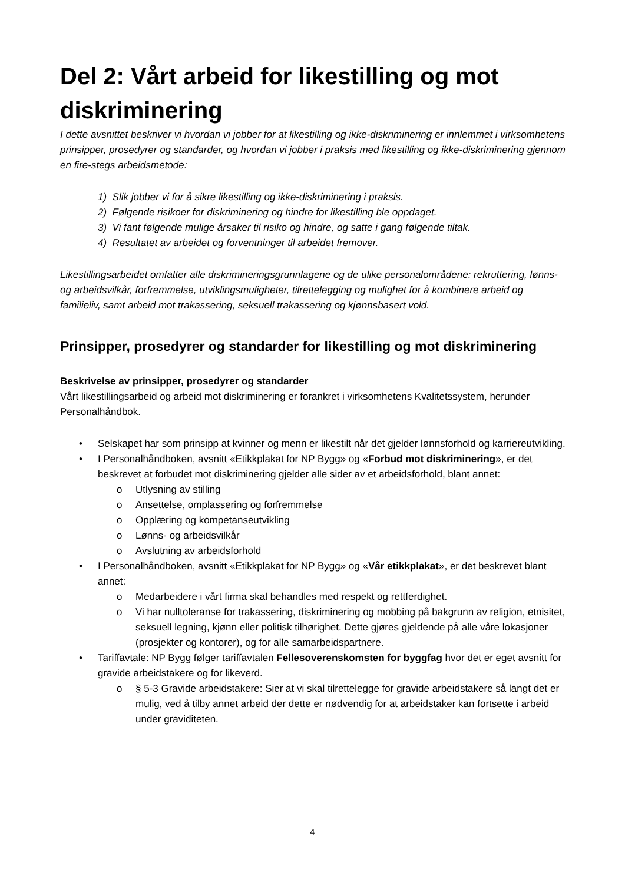Del 2: Vårt arbeid for likestilling og mot diskriminering
I dette avsnittet beskriver vi hvordan vi jobber for at likestilling og ikke-diskriminering er innlemmet i virksomhetens prinsipper, prosedyrer og standarder, og hvordan vi jobber i praksis med likestilling og ikke-diskriminering gjennom en fire-stegs arbeidsmetode:
1) Slik jobber vi for å sikre likestilling og ikke-diskriminering i praksis.
2) Følgende risikoer for diskriminering og hindre for likestilling ble oppdaget.
3) Vi fant følgende mulige årsaker til risiko og hindre, og satte i gang følgende tiltak.
4) Resultatet av arbeidet og forventninger til arbeidet fremover.
Likestillingsarbeidet omfatter alle diskrimineringsgrunnlagene og de ulike personalområdene: rekruttering, lønns- og arbeidsvilkår, forfremmelse, utviklingsmuligheter, tilrettelegging og mulighet for å kombinere arbeid og familieliv, samt arbeid mot trakassering, seksuell trakassering og kjønnsbasert vold.
Prinsipper, prosedyrer og standarder for likestilling og mot diskriminering
Beskrivelse av prinsipper, prosedyrer og standarder
Vårt likestillingsarbeid og arbeid mot diskriminering er forankret i virksomhetens Kvalitetssystem, herunder Personalhåndbok.
• Selskapet har som prinsipp at kvinner og menn er likestilt når det gjelder lønnsforhold og karriereutvikling.
• I Personalhåndboken, avsnitt «Etikkplakat for NP Bygg» og «Forbud mot diskriminering», er det beskrevet at forbudet mot diskriminering gjelder alle sider av et arbeidsforhold, blant annet:
o Utlysning av stilling
o Ansettelse, omplassering og forfremmelse
o Opplæring og kompetanseutvikling
o Lønns- og arbeidsvilkår
o Avslutning av arbeidsforhold
• I Personalhåndboken, avsnitt «Etikkplakat for NP Bygg» og «Vår etikkplakat», er det beskrevet blant annet:
o Medarbeidere i vårt firma skal behandles med respekt og rettferdighet.
o Vi har nulltoleranse for trakassering, diskriminering og mobbing på bakgrunn av religion, etnisitet, seksuell legning, kjønn eller politisk tilhørighet. Dette gjøres gjeldende på alle våre lokasjoner (prosjekter og kontorer), og for alle samarbeidspartnere.
• Tariffavtale: NP Bygg følger tariffavtalen Fellesoverenskomsten for byggfag hvor det er eget avsnitt for gravide arbeidstakere og for likeverd.
o § 5-3 Gravide arbeidstakere: Sier at vi skal tilrettelegge for gravide arbeidstakere så langt det er mulig, ved å tilby annet arbeid der dette er nødvendig for at arbeidstaker kan fortsette i arbeid under graviditeten.
4